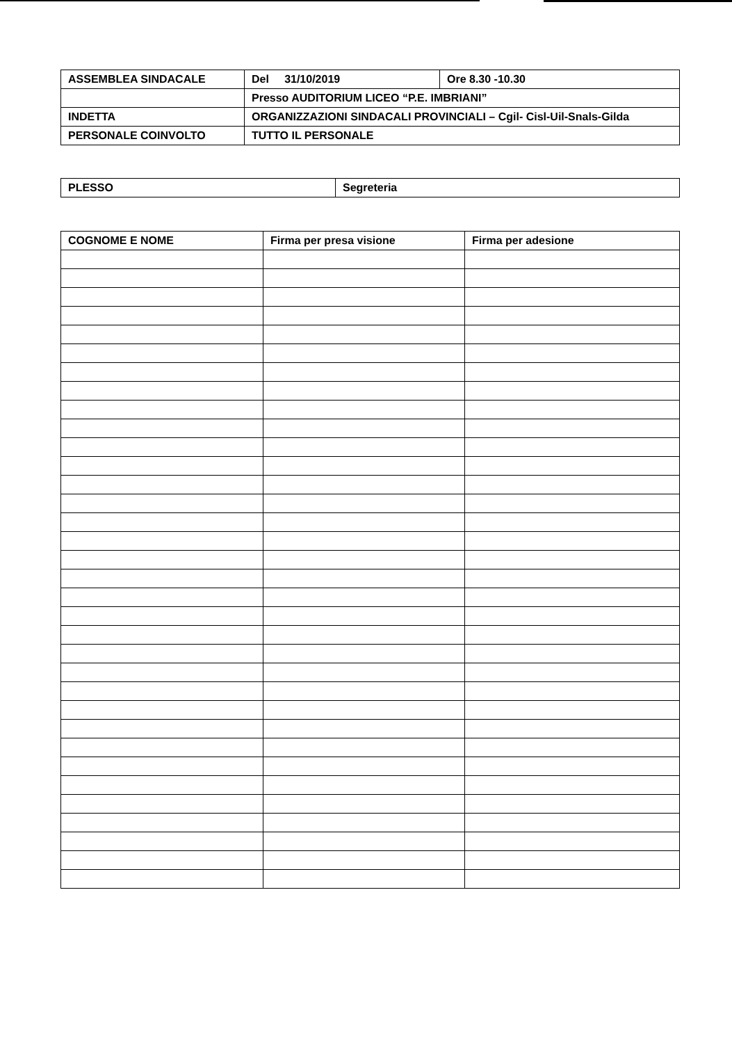| ASSEMBLEA SINDACALE | Del 31/10/2019 | Ore 8.30 -10.30 |
| | Presso AUDITORIUM LICEO “P.E. IMBRIANI” | |
| INDETTA | ORGANIZZAZIONI SINDACALI PROVINCIALI – Cgil- Cisl-Uil-Snals-Gilda | |
| PERSONALE COINVOLTO | TUTTO IL PERSONALE | |
| PLESSO | Segreteria |
| COGNOME E NOME | Firma per presa visione | Firma per adesione |
| --- | --- | --- |